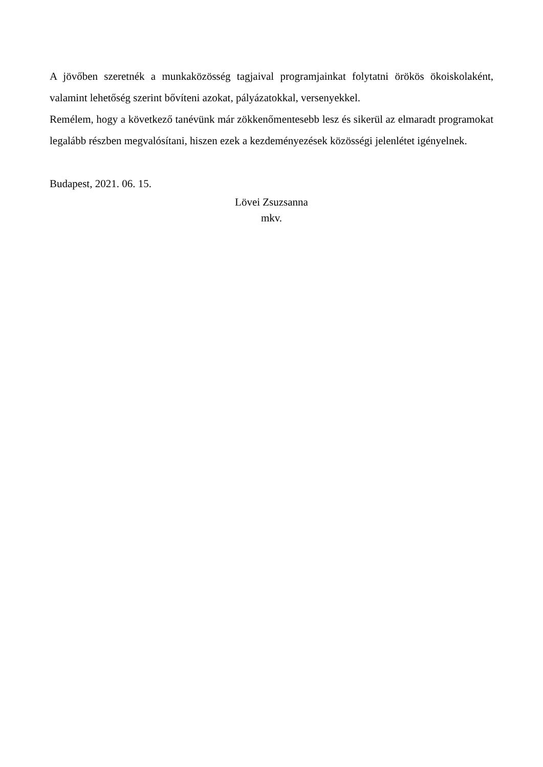A jövőben szeretnék a munkaközösség tagjaival programjainkat folytatni örökös ökoiskolaként, valamint lehetőség szerint bővíteni azokat, pályázatokkal, versenyekkel.
Remélem, hogy a következő tanévünk már zökkenőmentesebb lesz és sikerül az elmaradt programokat legalább részben megvalósítani, hiszen ezek a kezdeményezések közösségi jelenlétet igényelnek.
Budapest, 2021. 06. 15.
Lövei Zsuzsanna
mkv.